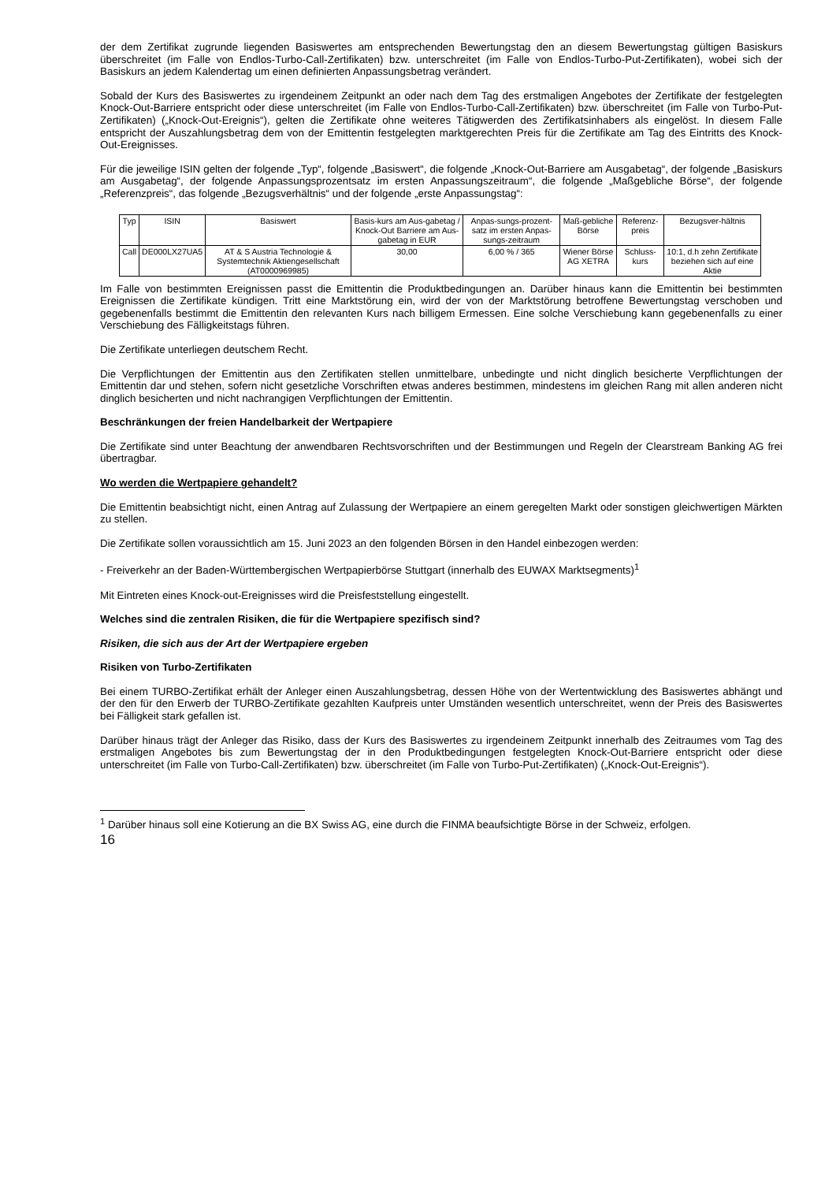der dem Zertifikat zugrunde liegenden Basiswertes am entsprechenden Bewertungstag den an diesem Bewertungstag gültigen Basiskurs überschreitet (im Falle von Endlos-Turbo-Call-Zertifikaten) bzw. unterschreitet (im Falle von Endlos-Turbo-Put-Zertifikaten), wobei sich der Basiskurs an jedem Kalendertag um einen definierten Anpassungsbetrag verändert.
Sobald der Kurs des Basiswertes zu irgendeinem Zeitpunkt an oder nach dem Tag des erstmaligen Angebotes der Zertifikate der festgelegten Knock-Out-Barriere entspricht oder diese unterschreitet (im Falle von Endlos-Turbo-Call-Zertifikaten) bzw. überschreitet (im Falle von Turbo-Put-Zertifikaten) („Knock-Out-Ereignis“), gelten die Zertifikate ohne weiteres Tätigwerden des Zertifikatsinhabers als eingelöst. In diesem Falle entspricht der Auszahlungsbetrag dem von der Emittentin festgelegten marktgerechten Preis für die Zertifikate am Tag des Eintritts des Knock-Out-Ereignisses.
Für die jeweilige ISIN gelten der folgende „Typ“, folgende „Basiswert“, die folgende „Knock-Out-Barriere am Ausgabetag“, der folgende „Basiskurs am Ausgabetag“, der folgende Anpassungsprozentsatz im ersten Anpassungszeitraum“, die folgende „Maßgebliche Börse“, der folgende „Referenzpreis“, das folgende „Bezugsverhältnis“ und der folgende „erste Anpassungstag“:
| Typ | ISIN | Basiswert | Basis-kurs am Aus-gabetag / Knock-Out Barriere am Aus-gabetag in EUR | Anpas-sungs-prozent-satz im ersten Anpas-sungs-zeitraum | Maß-gebliche Börse | Referenz-preis | Bezugsver-hältnis |
| --- | --- | --- | --- | --- | --- | --- | --- |
| Call | DE000LX27UA5 | AT & S Austria Technologie & Systemtechnik Aktiengesellschaft (AT0000969985) | 30,00 | 6,00 % / 365 | Wiener Börse AG XETRA | Schluss-kurs | 10:1, d.h zehn Zertifikate beziehen sich auf eine Aktie |
Im Falle von bestimmten Ereignissen passt die Emittentin die Produktbedingungen an. Darüber hinaus kann die Emittentin bei bestimmten Ereignissen die Zertifikate kündigen. Tritt eine Marktstörung ein, wird der von der Marktstörung betroffene Bewertungstag verschoben und gegebenenfalls bestimmt die Emittentin den relevanten Kurs nach billigem Ermessen. Eine solche Verschiebung kann gegebenenfalls zu einer Verschiebung des Fälligkeitstags führen.
Die Zertifikate unterliegen deutschem Recht.
Die Verpflichtungen der Emittentin aus den Zertifikaten stellen unmittelbare, unbedingte und nicht dinglich besicherte Verpflichtungen der Emittentin dar und stehen, sofern nicht gesetzliche Vorschriften etwas anderes bestimmen, mindestens im gleichen Rang mit allen anderen nicht dinglich besicherten und nicht nachrangigen Verpflichtungen der Emittentin.
Beschränkungen der freien Handelbarkeit der Wertpapiere
Die Zertifikate sind unter Beachtung der anwendbaren Rechtsvorschriften und der Bestimmungen und Regeln der Clearstream Banking AG frei übertragbar.
Wo werden die Wertpapiere gehandelt?
Die Emittentin beabsichtigt nicht, einen Antrag auf Zulassung der Wertpapiere an einem geregelten Markt oder sonstigen gleichwertigen Märkten zu stellen.
Die Zertifikate sollen voraussichtlich am 15. Juni 2023 an den folgenden Börsen in den Handel einbezogen werden:
- Freiverkehr an der Baden-Württembergischen Wertpapierbörse Stuttgart (innerhalb des EUWAX Marktsegments)<sup>1</sup>
Mit Eintreten eines Knock-out-Ereignisses wird die Preisfeststellung eingestellt.
Welches sind die zentralen Risiken, die für die Wertpapiere spezifisch sind?
Risiken, die sich aus der Art der Wertpapiere ergeben
Risiken von Turbo-Zertifikaten
Bei einem TURBO-Zertifikat erhält der Anleger einen Auszahlungsbetrag, dessen Höhe von der Wertentwicklung des Basiswertes abhängt und der den für den Erwerb der TURBO-Zertifikate gezahlten Kaufpreis unter Umständen wesentlich unterschreitet, wenn der Preis des Basiswertes bei Fälligkeit stark gefallen ist.
Darüber hinaus trägt der Anleger das Risiko, dass der Kurs des Basiswertes zu irgendeinem Zeitpunkt innerhalb des Zeitraumes vom Tag des erstmaligen Angebotes bis zum Bewertungstag der in den Produktbedingungen festgelegten Knock-Out-Barriere entspricht oder diese unterschreitet (im Falle von Turbo-Call-Zertifikaten) bzw. überschreitet (im Falle von Turbo-Put-Zertifikaten) („Knock-Out-Ereignis“).
<sup>1</sup> Darüber hinaus soll eine Kotierung an die BX Swiss AG, eine durch die FINMA beaufsichtigte Börse in der Schweiz, erfolgen.
16